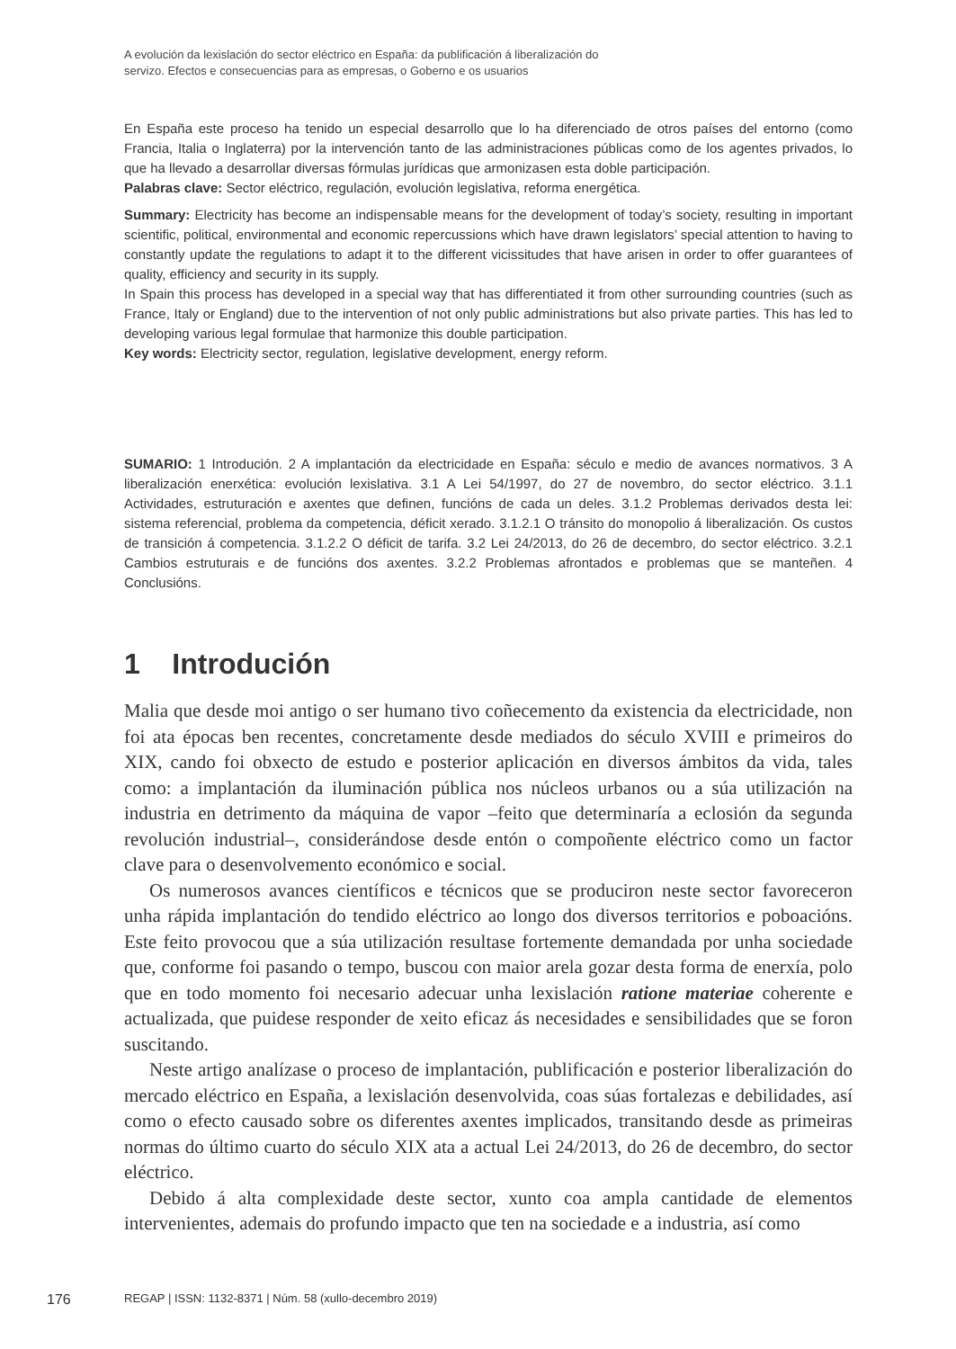A evolución da lexislación do sector eléctrico en España: da publificación á liberalización do
servizo. Efectos e consecuencias para as empresas, o Goberno e os usuarios
En España este proceso ha tenido un especial desarrollo que lo ha diferenciado de otros países del entorno (como Francia, Italia o Inglaterra) por la intervención tanto de las administraciones públicas como de los agentes privados, lo que ha llevado a desarrollar diversas fórmulas jurídicas que armonizasen esta doble participación.
Palabras clave: Sector eléctrico, regulación, evolución legislativa, reforma energética.
Summary: Electricity has become an indispensable means for the development of today’s society, resulting in important scientific, political, environmental and economic repercussions which have drawn legislators’ special attention to having to constantly update the regulations to adapt it to the different vicissitudes that have arisen in order to offer guarantees of quality, efficiency and security in its supply.
In Spain this process has developed in a special way that has differentiated it from other surrounding countries (such as France, Italy or England) due to the intervention of not only public administrations but also private parties. This has led to developing various legal formulae that harmonize this double participation.
Key words: Electricity sector, regulation, legislative development, energy reform.
SUMARIO: 1 Introdución. 2 A implantación da electricidade en España: século e medio de avances normativos. 3 A liberalización enerxética: evolución lexislativa. 3.1 A Lei 54/1997, do 27 de novembro, do sector eléctrico. 3.1.1 Actividades, estruturación e axentes que definen, funcións de cada un deles. 3.1.2 Problemas derivados desta lei: sistema referencial, problema da competencia, déficit xerado. 3.1.2.1 O tránsito do monopolio á liberalización. Os custos de transición á competencia. 3.1.2.2 O déficit de tarifa. 3.2 Lei 24/2013, do 26 de decembro, do sector eléctrico. 3.2.1 Cambios estruturais e de funcións dos axentes. 3.2.2 Problemas afrontados e problemas que se manteñen. 4 Conclusións.
1 Introdución
Malia que desde moi antigo o ser humano tivo coñecemento da existencia da electricidade, non foi ata épocas ben recentes, concretamente desde mediados do século XVIII e primeiros do XIX, cando foi obxecto de estudo e posterior aplicación en diversos ámbitos da vida, tales como: a implantación da iluminación pública nos núcleos urbanos ou a súa utilización na industria en detrimento da máquina de vapor –feito que determinaría a eclosión da segunda revolución industrial–, considerándose desde entón o compoñente eléctrico como un factor clave para o desenvolvemento económico e social.
Os numerosos avances científicos e técnicos que se produciron neste sector favoreceron unha rápida implantación do tendido eléctrico ao longo dos diversos territorios e poboacións. Este feito provocou que a súa utilización resultase fortemente demandada por unha sociedade que, conforme foi pasando o tempo, buscou con maior arela gozar desta forma de enerxía, polo que en todo momento foi necesario adecuar unha lexislación ratione materiae coherente e actualizada, que puidese responder de xeito eficaz ás necesidades e sensibilidades que se foron suscitando.
Neste artigo analízase o proceso de implantación, publificación e posterior liberalización do mercado eléctrico en España, a lexislación desenvolvida, coas súas fortalezas e debilidades, así como o efecto causado sobre os diferentes axentes implicados, transitando desde as primeiras normas do último cuarto do século XIX ata a actual Lei 24/2013, do 26 de decembro, do sector eléctrico.
Debido á alta complexidade deste sector, xunto coa ampla cantidade de elementos intervenientes, ademais do profundo impacto que ten na sociedade e a industria, así como
176 REGAP | ISSN: 1132-8371 | Núm. 58 (xullo-decembro 2019)